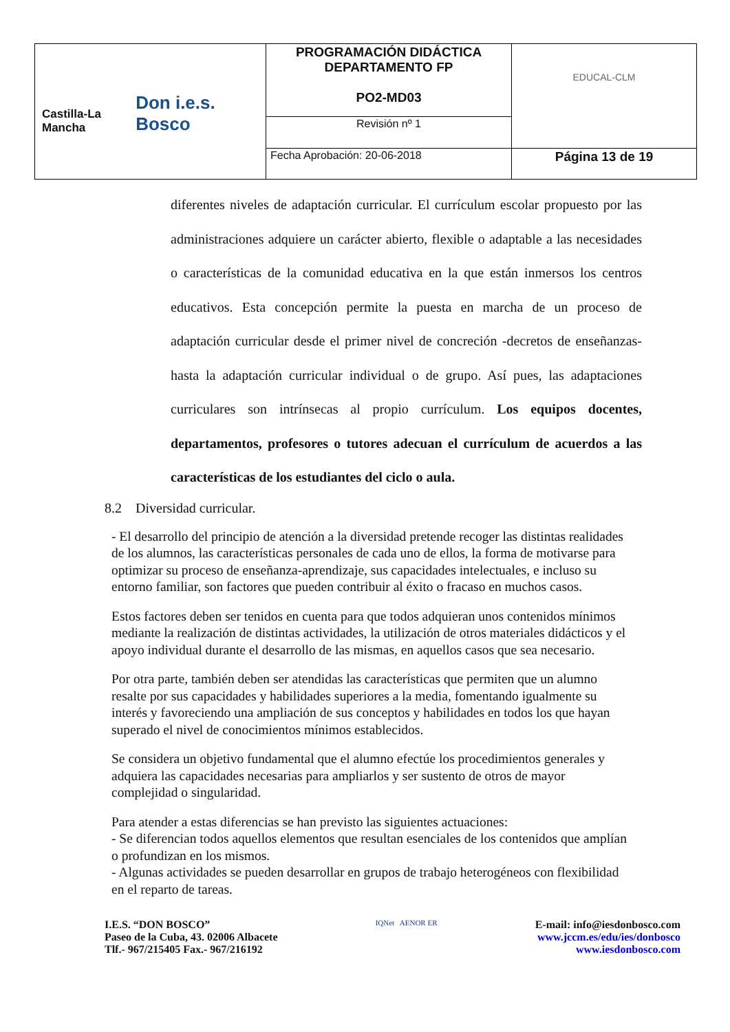| Castilla-La Mancha Don i.e.s. Bosco | PROGRAMACIÓN DIDÁCTICA DEPARTAMENTO FP PO2-MD03 | EDUCAL-CLM |
| | Revisión nº 1 | |
| | Fecha Aprobación: 20-06-2018 | Página 13 de 19 |
diferentes niveles de adaptación curricular. El currículum escolar propuesto por las administraciones adquiere un carácter abierto, flexible o adaptable a las necesidades o características de la comunidad educativa en la que están inmersos los centros educativos. Esta concepción permite la puesta en marcha de un proceso de adaptación curricular desde el primer nivel de concreción -decretos de enseñanzas- hasta la adaptación curricular individual o de grupo. Así pues, las adaptaciones curriculares son intrínsecas al propio currículum. Los equipos docentes, departamentos, profesores o tutores adecuan el currículum de acuerdos a las características de los estudiantes del ciclo o aula.
8.2 Diversidad curricular.
- El desarrollo del principio de atención a la diversidad pretende recoger las distintas realidades de los alumnos, las características personales de cada uno de ellos, la forma de motivarse para optimizar su proceso de enseñanza-aprendizaje, sus capacidades intelectuales, e incluso su entorno familiar, son factores que pueden contribuir al éxito o fracaso en muchos casos.
Estos factores deben ser tenidos en cuenta para que todos adquieran unos contenidos mínimos mediante la realización de distintas actividades, la utilización de otros materiales didácticos y el apoyo individual durante el desarrollo de las mismas, en aquellos casos que sea necesario.
Por otra parte, también deben ser atendidas las características que permiten que un alumno resalte por sus capacidades y habilidades superiores a la media, fomentando igualmente su interés y favoreciendo una ampliación de sus conceptos y habilidades en todos los que hayan superado el nivel de conocimientos mínimos establecidos.
Se considera un objetivo fundamental que el alumno efectúe los procedimientos generales y adquiera las capacidades necesarias para ampliarlos y ser sustento de otros de mayor complejidad o singularidad.
Para atender a estas diferencias se han previsto las siguientes actuaciones:
- Se diferencian todos aquellos elementos que resultan esenciales de los contenidos que amplían o profundizan en los mismos.
- Algunas actividades se pueden desarrollar en grupos de trabajo heterogéneos con flexibilidad en el reparto de tareas.
I.E.S. “DON BOSCO”
Paseo de la Cuba, 43. 02006 Albacete
Tlf.- 967/215405 Fax.- 967/216192
IQNet AENOR ER
E-mail: info@iesdonbosco.com
www.jccm.es/edu/ies/donbosco
www.iesdonbosco.com